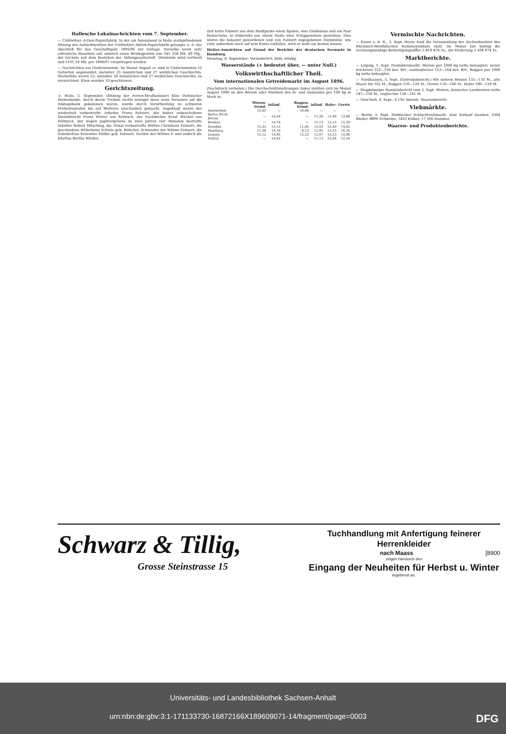Hallesche Lokalnachrichten vom 7. September.
— Cröllwitzer Actien-Papierfabrik. In der am Sonnabend in Halle stattgefundenen Sitzung des Aufsichtsrathes der Cröllwitzer Aktien-Papierfabrik gelangte u. A. der Abschluß für das Geschäftsjahr 1895/96 zur Vorlage. Derselbe weist sehr erfreuliche Resultate auf, nämlich einen Bruttogewinn von 545 358 Mk. 89 Pfg., der höchste seit dem Bestehen der Aktiengesellschaft. Dividende wird vertheilt und 5101,16 Mk. pro 1896/97 vorgetragen werden.
— Nachrichten aus Giebichenstein. Im Monat August cr. sind in Giebichenstein 52 Geburten angemeldet, darunter 25 männlichen und 27 weiblichen Geschlechts. Sterbefälle waren 53, darunter 26 männlichen und 27 weiblichen Geschlechts, zu verzeichnen. Ehen wurden 10 geschlossen.
Gerichtszeitung.
-z. Halle, 5. September. (Sitzung der Ferien-Strafkammer) Eine Delitzscher Diebesbande, durch deren Treiben nichts weniger denn neun Personen auf die Anklagebank gekommen waren, wurde durch Verurtheilung zu schweren Freiheitsstrafen bis auf Weiteres unschädlich gemacht. Angeklagt waren der wiederholt vorbestrafte Arbeiter Franz Fahnert, der bisher unbescholtene Dienstknecht Franz Winter aus Roitzsch, der Dachdecker Ernst Wücker aus Delitzsch, der wegen Jagdvergehens zu zwei Jahren vier Monaten bestrafte Arbeiter Robert Mitsching, die 16mal vorbestrafte Wittwe Christiane Fahnert, die geschiedene Wilhelmine Schiele geb. Böttcher, Schwester der Wittwe Fahnert, die Arbeiterfrau Ernestine Müller geb. Fahnert, Tochter der Wittwe F. und endlich die Ehefrau Bertha Würker.
Zeit hatte Fahnert aus dem Stadtparke einen Spaten, eine Gießkanne und ein Paar Holzschuhe, in Döbernitz aus einem Stalle zwei Schippenstiele gestohlen. Dies wären die bekannt gewordenen und von Fahnert zugegebenen Diebstähle, wie viele außerdem noch auf sein Konto entfallen, wird er wohl am besten wissen.
Wetter-Aussichten auf Grund der Berichte der deutschen Seewarte in Hamburg.
Dienstag, 8. September: Veränderlich, kühl, windig.
Wasserstände (+ bedeutet über, — unter Null.)
Volkswirthschaftlicher Theil.
Vom internationalen Getreidemarkt im August 1896.
(Nachdruck verboten.) Die Durchschnittsnotirungen (loko) stellten sich im Monat August 1896 an den Börsen oder Märkten des In- und Auslandes pro 100 kg in Mark in:
| | Weizen: fremd. | inländ. | Roggen: fremd. | inländ. | Hafer: | Gerste |
| --- | --- | --- | --- | --- | --- | --- |
| Amsterdam | 12,63 | — | 10,68 | — | — | — |
| Berlin (Prod. Börse) | — | 14,44 | — | 11,26 | 13,46 | 13,68 |
| Breslau | — | 14,74 | — | 11,13 | 12,15 | 12,30 |
| Dresden | 15,33 | 15,15 | 11,95 | 12,03 | 13,40 | 14,62 |
| Hamburg | 11,04 | 14,16 | 8,13 | 11,85 | 13,25 | 16,25 |
| Leipzig | 15,12 | 14,95 | 12,22 | 12,07 | 14,23 | 12,06 |
| Stettin | — | 14,02 | — | 11,13 | 12,04 | 12,16 |
Vermischte Nachrichten.
— Essen a. d. R., 5. Sept. Heute fand die Versammlung der Zechenbesitzer des Rheinisch-Westfälischen Kohlensyndikats statt. Im Monat Juli betrug die rechnungsmäßige Betheiligungsziffer 3 810 876 To., die Förderung 3 394 974 To.
Marktberichte.
— Leipzig, 5. Sept. Produktenmarkt. Weizen per 1000 kg netto behauptet, neuer trockener 152—156 bez. Brf., ausländischer 153—164 bez. Brf., Roggen per 1000 kg netto behauptet.
— Nordhausen, 5. Sept. (Getreidebericht.) Wir notiren Weizen 135—150 M., alte Waare bis 162 M., Roggen 110—120 M., Gerste 110—160 M., Hafer 100—120 M.
— Magdeburger Handelsbericht vom 5. Sept. Weizen, deutscher Landweizen netto 147—150 M., englischer 138—141 M.
— New-York, 4. Sept., 6 Uhr Abends. Waarenbericht.
Viehmärkte.
— Berlin, 5. Sept. Städtischer Schlachtviehmarkt. Zum Verkauf standen: 3304 Rinder, 8896 Schweine, 1433 Kälber, 17 556 Hammel.
Waaren- und Produktenberichte.
Schwarz & Tillig,
Grosse Steinstrasse 15
Tuchhandlung mit Anfertigung feinerer Herrenkleider
nach Maass [8900
zeigen hierdurch den
Eingang der Neuheiten für Herbst u. Winter
ergebenst an.
Universitäts- und Landesbibliothek Sachsen-Anhalt
urn:nbn:de:gbv:3:1-171133730-16872166X189609071-14/fragment/page=0003 DFG